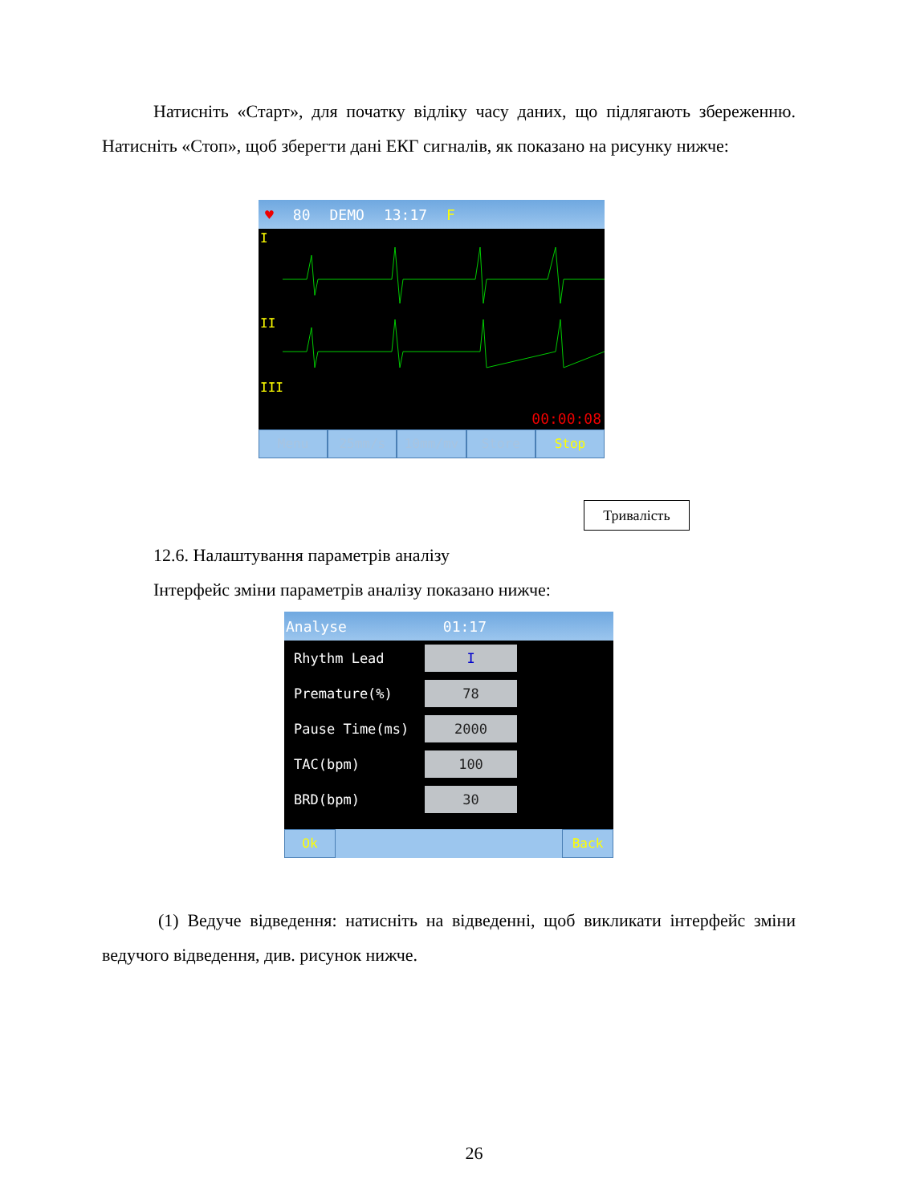Натисніть «Старт», для початку відліку часу даних, що підлягають збереженню. Натисніть «Стоп», щоб зберегти дані ЕКГ сигналів, як показано на рисунку нижче:
♥ 80 DEMO 13:17 F
I
II
III
00:00:08
Menu 25mm/s 10mm/mv Store Stop
Тривалість
12.6. Налаштування параметрів аналізу
Інтерфейс зміни параметрів аналізу показано нижче:
Analyse 01:17
Rhythm Lead I
Premature(%) 78
Pause Time(ms) 2000
TAC(bpm) 100
BRD(bpm) 30
Ok Back
(1) Ведуче відведення: натисніть на відведенні, щоб викликати інтерфейс зміни ведучого відведення, див. рисунок нижче.
26